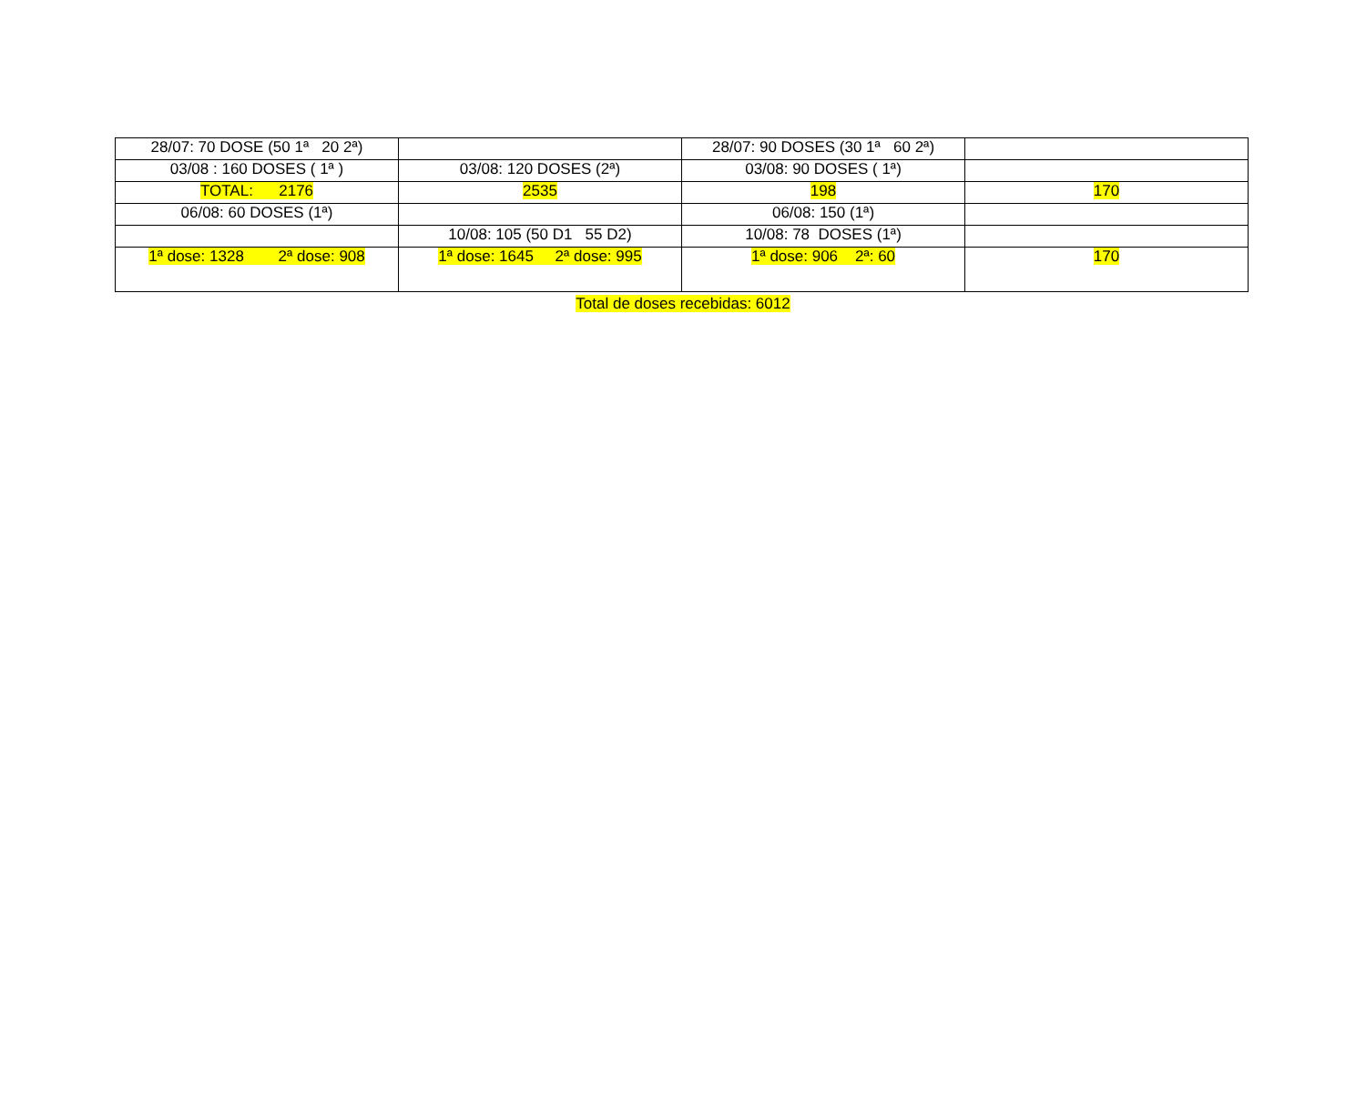| 28/07: 70 DOSE (50 1ª 20 2ª) | | 28/07: 90 DOSES (30 1ª 60 2ª) | |
| 03/08 : 160 DOSES ( 1ª ) | 03/08: 120 DOSES (2ª) | 03/08: 90 DOSES ( 1ª) | |
| TOTAL: 2176 | 2535 | 198 | 170 |
| 06/08: 60 DOSES (1ª) | | 06/08: 150 (1ª) | |
| | 10/08: 105 (50 D1 55 D2) | 10/08: 78 DOSES (1ª) | |
| 1ª dose: 1328 2ª dose: 908 | 1ª dose: 1645 2ª dose: 995 | 1ª dose: 906 2ª: 60 | 170 |
Total de doses recebidas: 6012